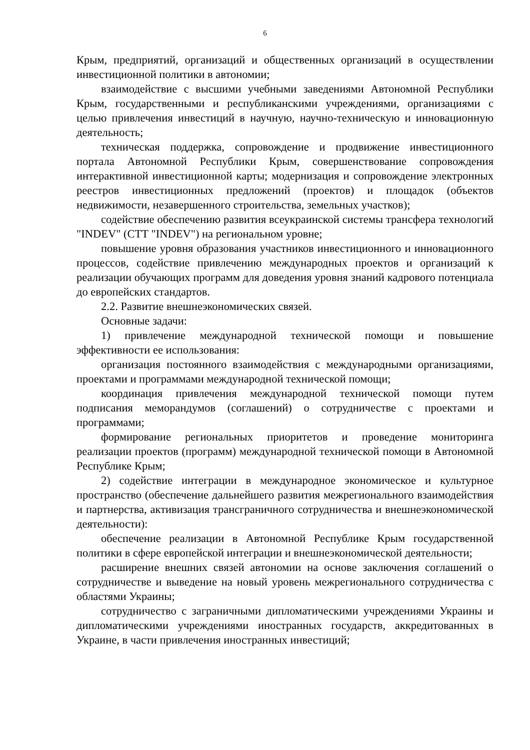6
Крым, предприятий, организаций и общественных организаций в осуществлении инвестиционной политики в автономии;
взаимодействие с высшими учебными заведениями Автономной Республики Крым, государственными и республиканскими учреждениями, организациями с целью привлечения инвестиций в научную, научно-техническую и инновационную деятельность;
техническая поддержка, сопровождение и продвижение инвестиционного портала Автономной Республики Крым, совершенствование сопровождения интерактивной инвестиционной карты; модернизация и сопровождение электронных реестров инвестиционных предложений (проектов) и площадок (объектов недвижимости, незавершенного строительства, земельных участков);
содействие обеспечению развития всеукраинской системы трансфера технологий "INDEV" (СТТ "INDEV") на региональном уровне;
повышение уровня образования участников инвестиционного и инновационного процессов, содействие привлечению международных проектов и организаций к реализации обучающих программ для доведения уровня знаний кадрового потенциала до европейских стандартов.
2.2. Развитие внешнеэкономических связей.
Основные задачи:
1) привлечение международной технической помощи и повышение эффективности ее использования:
организация постоянного взаимодействия с международными организациями, проектами и программами международной технической помощи;
координация привлечения международной технической помощи путем подписания меморандумов (соглашений) о сотрудничестве с проектами и программами;
формирование региональных приоритетов и проведение мониторинга реализации проектов (программ) международной технической помощи в Автономной Республике Крым;
2) содействие интеграции в международное экономическое и культурное пространство (обеспечение дальнейшего развития межрегионального взаимодействия и партнерства, активизация трансграничного сотрудничества и внешнеэкономической деятельности):
обеспечение реализации в Автономной Республике Крым государственной политики в сфере европейской интеграции и внешнеэкономической деятельности;
расширение внешних связей автономии на основе заключения соглашений о сотрудничестве и выведение на новый уровень межрегионального сотрудничества с областями Украины;
сотрудничество с заграничными дипломатическими учреждениями Украины и дипломатическими учреждениями иностранных государств, аккредитованных в Украине, в части привлечения иностранных инвестиций;